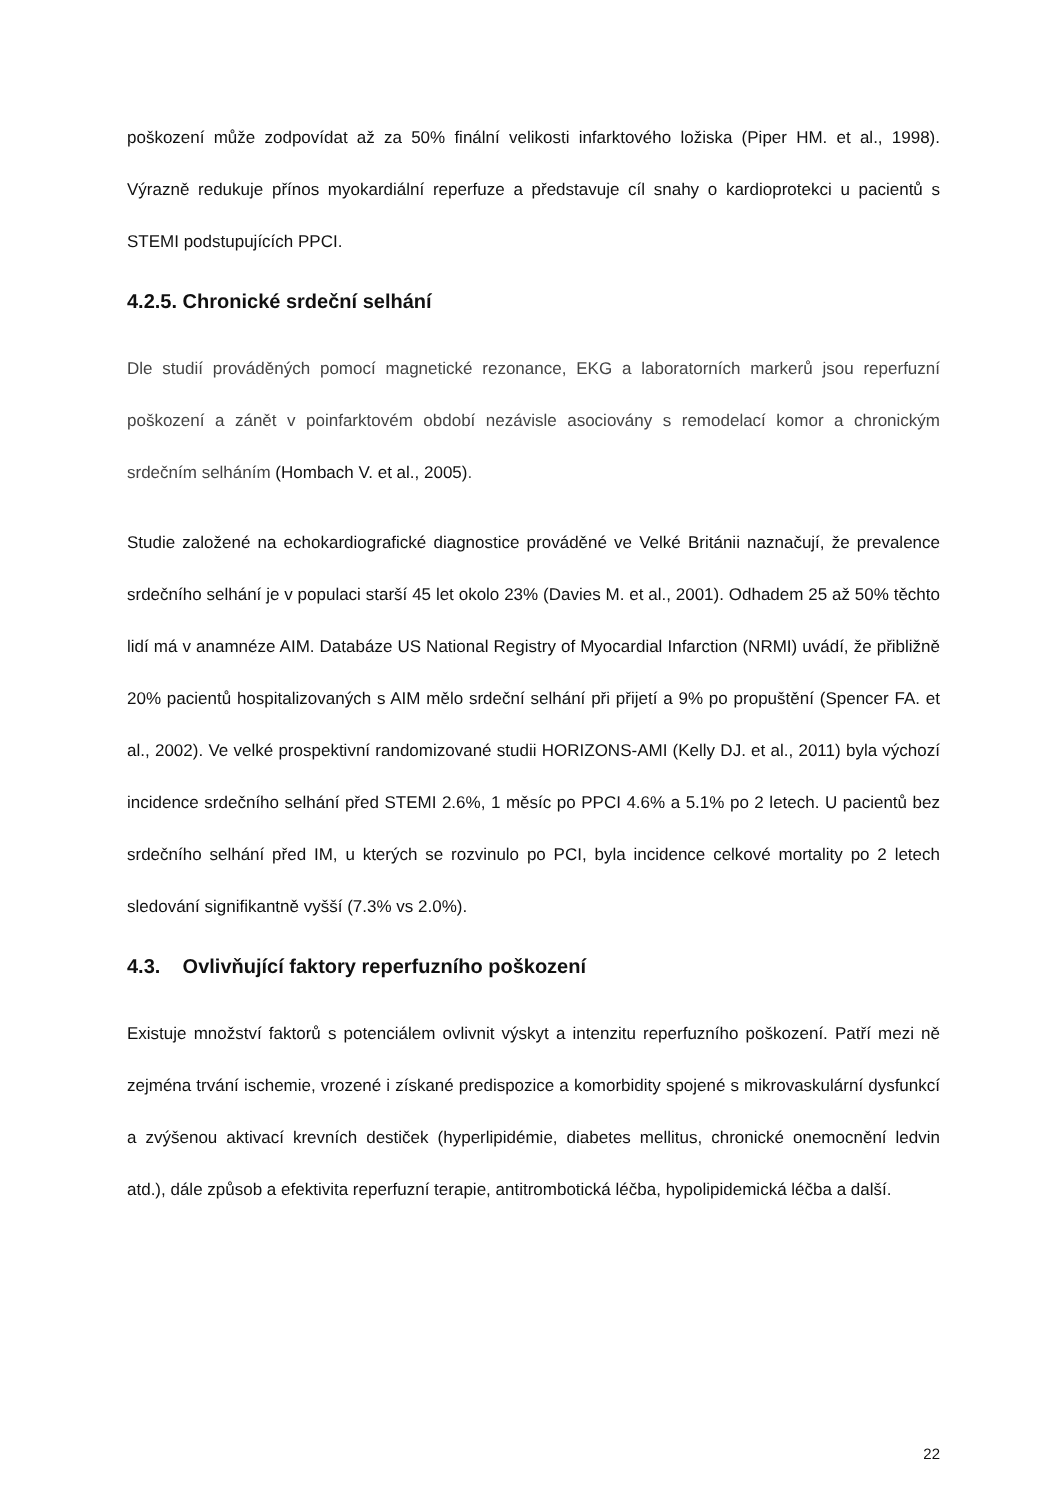poškození může zodpovídat až za 50% finální velikosti infarktového ložiska (Piper HM. et al., 1998). Výrazně redukuje přínos myokardiální reperfuze a představuje cíl snahy o kardioprotekci u pacientů s STEMI podstupujících PPCI.
4.2.5. Chronické srdeční selhání
Dle studií prováděných pomocí magnetické rezonance, EKG a laboratorních markerů jsou reperfuzní poškození a zánět v poinfarktovém období nezávisle asociovány s remodelací komor a chronickým srdečním selháním (Hombach V. et al., 2005).
Studie založené na echokardiografické diagnostice prováděné ve Velké Británii naznačují, že prevalence srdečního selhání je v populaci starší 45 let okolo 23% (Davies M. et al., 2001). Odhadem 25 až 50% těchto lidí má v anamnéze AIM. Databáze US National Registry of Myocardial Infarction (NRMI) uvádí, že přibližně 20% pacientů hospitalizovaných s AIM mělo srdeční selhání při přijetí a 9% po propuštění (Spencer FA. et al., 2002). Ve velké prospektivní randomizované studii HORIZONS-AMI (Kelly DJ. et al., 2011) byla výchozí incidence srdečního selhání před STEMI 2.6%, 1 měsíc po PPCI 4.6% a 5.1% po 2 letech. U pacientů bez srdečního selhání před IM, u kterých se rozvinulo po PCI, byla incidence celkové mortality po 2 letech sledování signifikantně vyšší (7.3% vs 2.0%).
4.3. Ovlivňující faktory reperfuzního poškození
Existuje množství faktorů s potenciálem ovlivnit výskyt a intenzitu reperfuzního poškození. Patří mezi ně zejména trvání ischemie, vrozené i získané predispozice a komorbidity spojené s mikrovaskulární dysfunkcí a zvýšenou aktivací krevních destiček (hyperlipidémie, diabetes mellitus, chronické onemocnění ledvin atd.), dále způsob a efektivita reperfuzní terapie, antitrombotická léčba, hypolipidemická léčba a další.
22